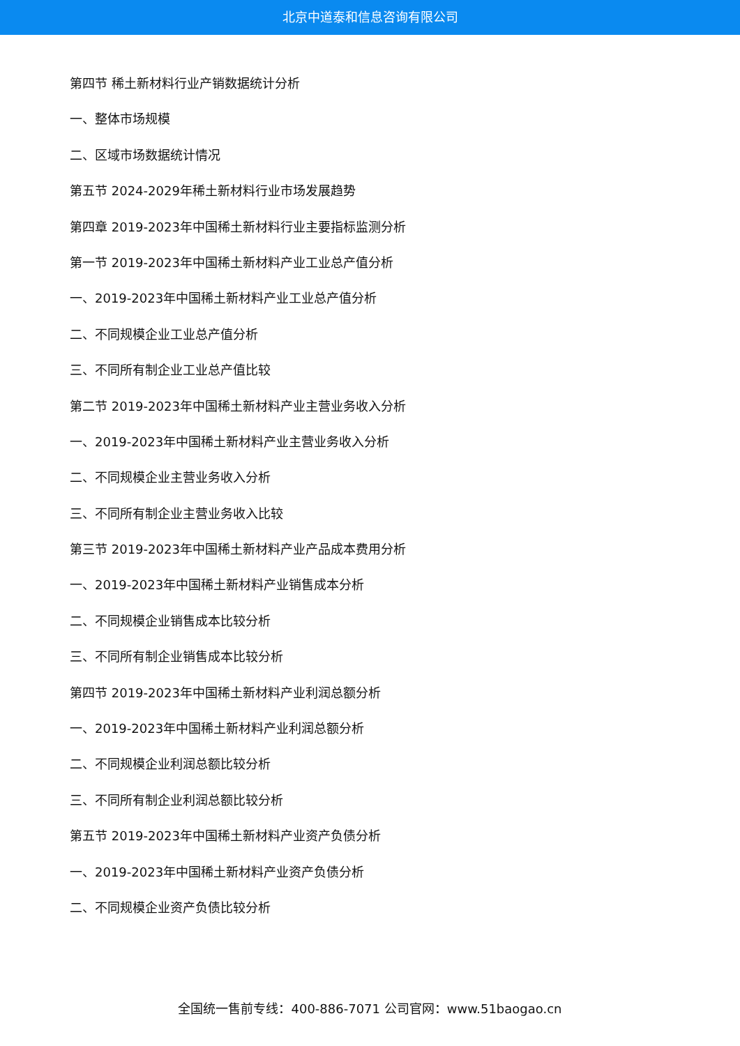北京中道泰和信息咨询有限公司
第四节 稀土新材料行业产销数据统计分析
一、整体市场规模
二、区域市场数据统计情况
第五节 2024-2029年稀土新材料行业市场发展趋势
第四章 2019-2023年中国稀土新材料行业主要指标监测分析
第一节 2019-2023年中国稀土新材料产业工业总产值分析
一、2019-2023年中国稀土新材料产业工业总产值分析
二、不同规模企业工业总产值分析
三、不同所有制企业工业总产值比较
第二节 2019-2023年中国稀土新材料产业主营业务收入分析
一、2019-2023年中国稀土新材料产业主营业务收入分析
二、不同规模企业主营业务收入分析
三、不同所有制企业主营业务收入比较
第三节 2019-2023年中国稀土新材料产业产品成本费用分析
一、2019-2023年中国稀土新材料产业销售成本分析
二、不同规模企业销售成本比较分析
三、不同所有制企业销售成本比较分析
第四节 2019-2023年中国稀土新材料产业利润总额分析
一、2019-2023年中国稀土新材料产业利润总额分析
二、不同规模企业利润总额比较分析
三、不同所有制企业利润总额比较分析
第五节 2019-2023年中国稀土新材料产业资产负债分析
一、2019-2023年中国稀土新材料产业资产负债分析
二、不同规模企业资产负债比较分析
全国统一售前专线：400-886-7071 公司官网：www.51baogao.cn